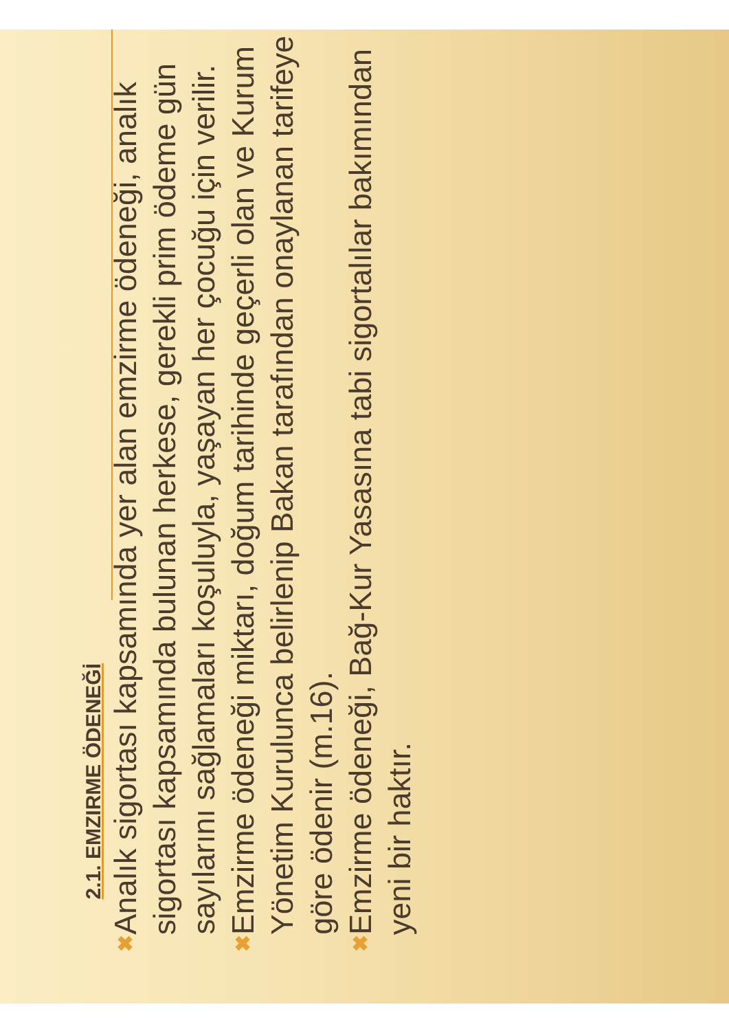2.1. EMZIRME ÖDENEĞİ
✖
Analık sigortası kapsamında yer alan emzirme ödeneği, analık sigortası kapsamında bulunan herkese, gerekli prim ödeme gün sayılarını sağlamaları koşuluyla, yaşayan her çocuğu için verilir.
✖
Emzirme ödeneği miktarı, doğum tarihinde geçerli olan ve Kurum Yönetim Kurulunca belirlenip Bakan tarafından onaylanan tarifeye göre ödenir (m.16).
✖
Emzirme ödeneği, Bağ-Kur Yasasına tabi sigortalılar bakımından yeni bir haktır.